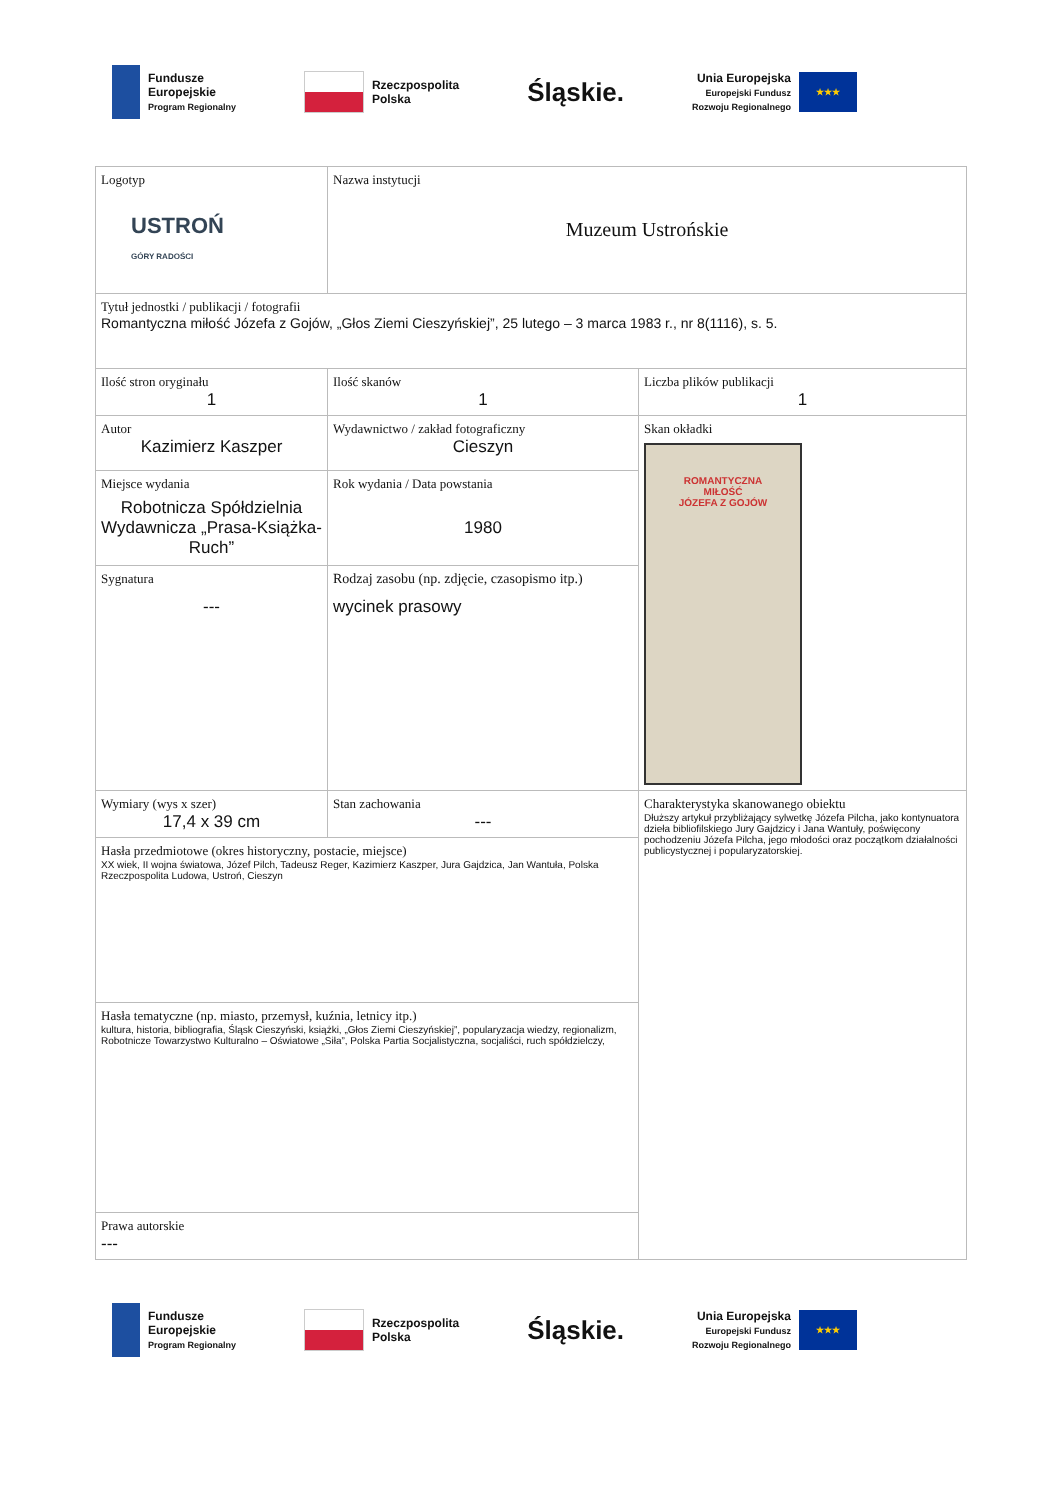Fundusze
Europejskie
Program Regionalny
Rzeczpospolita
Polska
Śląskie.
Unia Europejska
Europejski Fundusz
Rozwoju Regionalnego
★★★
| Logotyp USTROŃ GÓRY RADOŚCI | Nazwa instytucji Muzeum Ustrońskie | |
| Tytuł jednostki / publikacji / fotografii Romantyczna miłość Józefa z Gojów, „Głos Ziemi Cieszyńskiej”, 25 lutego – 3 marca 1983 r., nr 8(1116), s. 5. | | |
| Ilość stron oryginału 1 | Ilość skanów 1 | Liczba plików publikacji 1 |
| Autor Kazimierz Kaszper | Wydawnictwo / zakład fotograficzny Cieszyn | Skan okładki ROMANTYCZNA MIŁOŚĆ JÓZEFA Z GOJÓW |
| Miejsce wydania Robotnicza Spółdzielnia Wydawnicza „Prasa-Książka-Ruch” | Rok wydania / Data powstania 1980 | |
| Sygnatura --- | Rodzaj zasobu (np. zdjęcie, czasopismo itp.) wycinek prasowy | |
| Wymiary (wys x szer) 17,4 x 39 cm | Stan zachowania --- | Charakterystyka skanowanego obiektu Dłuższy artykuł przybliżający sylwetkę Józefa Pilcha, jako kontynuatora dzieła bibliofilskiego Jury Gajdzicy i Jana Wantuły, poświęcony pochodzeniu Józefa Pilcha, jego młodości oraz początkom działalności publicystycznej i popularyzatorskiej. |
| Hasła przedmiotowe (okres historyczny, postacie, miejsce) XX wiek, II wojna światowa, Józef Pilch, Tadeusz Reger, Kazimierz Kaszper, Jura Gajdzica, Jan Wantuła, Polska Rzeczpospolita Ludowa, Ustroń, Cieszyn | | |
| Hasła tematyczne (np. miasto, przemysł, kuźnia, letnicy itp.) kultura, historia, bibliografia, Śląsk Cieszyński, książki, „Głos Ziemi Cieszyńskiej”, popularyzacja wiedzy, regionalizm, Robotnicze Towarzystwo Kulturalno – Oświatowe „Siła”, Polska Partia Socjalistyczna, socjaliści, ruch spółdzielczy, | | |
| Prawa autorskie --- | | |
Fundusze
Europejskie
Program Regionalny
Rzeczpospolita
Polska
Śląskie.
Unia Europejska
Europejski Fundusz
Rozwoju Regionalnego
★★★